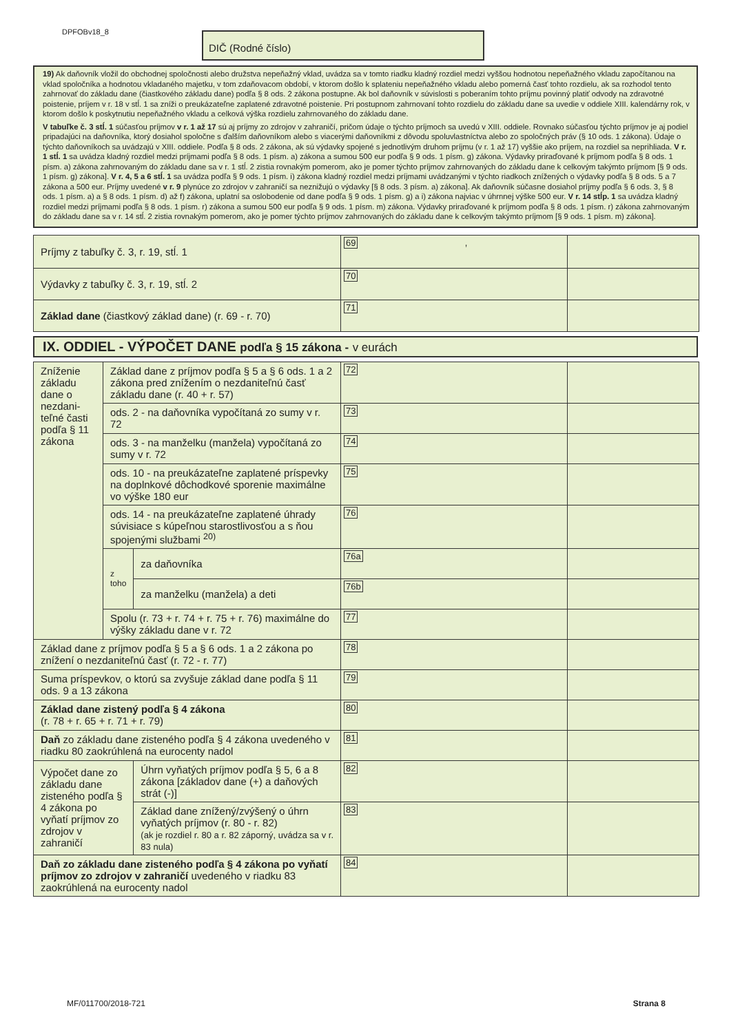DPFOBv18_8 DIČ (Rodné číslo)
19) Ak daňovník vložil do obchodnej spoločnosti alebo družstva nepeňažný vklad, uvádza sa v tomto riadku kladný rozdiel medzi vyššou hodnotou nepeňažného vkladu započítanou na vklad spoločníka a hodnotou vkladaného majetku, v tom zdaňovacom období, v ktorom došlo k splateniu nepeňažného vkladu alebo pomerná časť tohto rozdielu, ak sa rozhodol tento zahrnovať do základu dane (čiastkového základu dane) podľa § 8 ods. 2 zákona postupne. Ak bol daňovník v súvislosti s poberaním tohto príjmu povinný platiť odvody na zdravotné poistenie, príjem v r. 18 v stĺ. 1 sa zníži o preukázateľne zaplatené zdravotné poistenie. Pri postupnom zahrnovaní tohto rozdielu do základu dane sa uvedie v oddiele XIII. kalendárny rok, v ktorom došlo k poskytnutiu nepeňažného vkladu a celková výška rozdielu zahrnovaného do základu dane.
V tabuľke č. 3 stĺ. 1 súčasťou príjmov v r. 1 až 17 sú aj príjmy zo zdrojov v zahraničí, pričom údaje o týchto príjmoch sa uvedú v XIII. oddiele. Rovnako súčasťou týchto príjmov je aj podiel pripadajúci na daňovníka, ktorý dosiahol spoločne s ďalším daňovníkom alebo s viacerými daňovníkmi z dôvodu spoluvlastníctva alebo zo spoločných práv (§ 10 ods. 1 zákona). Údaje o týchto daňovníkoch sa uvádzajú v XIII. oddiele. Podľa § 8 ods. 2 zákona, ak sú výdavky spojené s jednotlivým druhom príjmu (v r. 1 až 17) vyššie ako príjem, na rozdiel sa neprihliada. V r. 1 stĺ. 1 sa uvádza kladný rozdiel medzi príjmami podľa § 8 ods. 1 písm. a) zákona a sumou 500 eur podľa § 9 ods. 1 písm. g) zákona. Výdavky priraďované k príjmom podľa § 8 ods. 1 písm. a) zákona zahrnovaným do základu dane sa v r. 1 stĺ. 2 zistia rovnakým pomerom, ako je pomer týchto príjmov zahrnovaných do základu dane k celkovým takýmto príjmom [§ 9 ods. 1 písm. g) zákona]. V r. 4, 5 a 6 stĺ. 1 sa uvádza podľa § 9 ods. 1 písm. i) zákona kladný rozdiel medzi príjmami uvádzanými v týchto riadkoch znížených o výdavky podľa § 8 ods. 5 a 7 zákona a 500 eur. Príjmy uvedené v r. 9 plynúce zo zdrojov v zahraničí sa neznižujú o výdavky [§ 8 ods. 3 písm. a) zákona]. Ak daňovník súčasne dosiahol príjmy podľa § 6 ods. 3, § 8 ods. 1 písm. a) a § 8 ods. 1 písm. d) až f) zákona, uplatní sa oslobodenie od dane podľa § 9 ods. 1 písm. g) a i) zákona najviac v úhrnnej výške 500 eur. V r. 14 stĺp. 1 sa uvádza kladný rozdiel medzi príjmami podľa § 8 ods. 1 písm. r) zákona a sumou 500 eur podľa § 9 ods. 1 písm. m) zákona. Výdavky priraďované k príjmom podľa § 8 ods. 1 písm. r) zákona zahrnovaným do základu dane sa v r. 14 stĺ. 2 zistia rovnakým pomerom, ako je pomer týchto príjmov zahrnovaných do základu dane k celkovým takýmto príjmom [§ 9 ods. 1 písm. m) zákona].
| Príjmy z tabuľky č. 3, r. 19, stĺ. 1 | 69 , | |
| Výdavky z tabuľky č. 3, r. 19, stĺ. 2 | 70 | |
| Základ dane (čiastkový základ dane) (r. 69 - r. 70) | 71 | |
IX. ODDIEL - VÝPOČET DANE podľa § 15 zákona - v eurách
| Zníženie základu dane o nezdani-teľné časti podľa § 11 zákona | Základ dane z príjmov podľa § 5 a § 6 ods. 1 a 2 zákona pred znížením o nezdaniteľnú časť základu dane (r. 40 + r. 57) | | 72 | |
| | ods. 2 - na daňovníka vypočítaná zo sumy v r. 72 | | 73 | |
| | ods. 3 - na manželku (manžela) vypočítaná zo sumy v r. 72 | | 74 | |
| | ods. 10 - na preukázateľne zaplatené príspevky na doplnkové dôchodkové sporenie maximálne vo výške 180 eur | | 75 | |
| | ods. 14 - na preukázateľne zaplatené úhrady súvisiace s kúpeľnou starostlivosťou a s ňou spojenými službami <sup>20)</sup> | | 76 | |
| | z toho | za daňovníka | 76a | |
| | | za manželku (manžela) a deti | 76b | |
| | Spolu (r. 73 + r. 74 + r. 75 + r. 76) maximálne do výšky základu dane v r. 72 | | 77 | |
| Základ dane z príjmov podľa § 5 a § 6 ods. 1 a 2 zákona po znížení o nezdaniteľnú časť (r. 72 - r. 77) | | | 78 | |
| Suma príspevkov, o ktorú sa zvyšuje základ dane podľa § 11 ods. 9 a 13 zákona | | | 79 | |
| Základ dane zistený podľa § 4 zákona (r. 78 + r. 65 + r. 71 + r. 79) | | | 80 | |
| Daň zo základu dane zisteného podľa § 4 zákona uvedeného v riadku 80 zaokrúhlená na eurocenty nadol | | | 81 | |
| Výpočet dane zo základu dane zisteného podľa § 4 zákona po vyňatí príjmov zo zdrojov v zahraničí | | Úhrn vyňatých príjmov podľa § 5, 6 a 8 zákona [základov dane (+) a daňových strát (-)] | 82 | |
| | | Základ dane znížený/zvýšený o úhrn vyňatých príjmov (r. 80 - r. 82) (ak je rozdiel r. 80 a r. 82 záporný, uvádza sa v r. 83 nula) | 83 | |
| Daň zo základu dane zisteného podľa § 4 zákona po vyňatí príjmov zo zdrojov v zahraničí uvedeného v riadku 83 zaokrúhlená na eurocenty nadol | | | 84 | |
MF/011700/2018-721 Strana 8